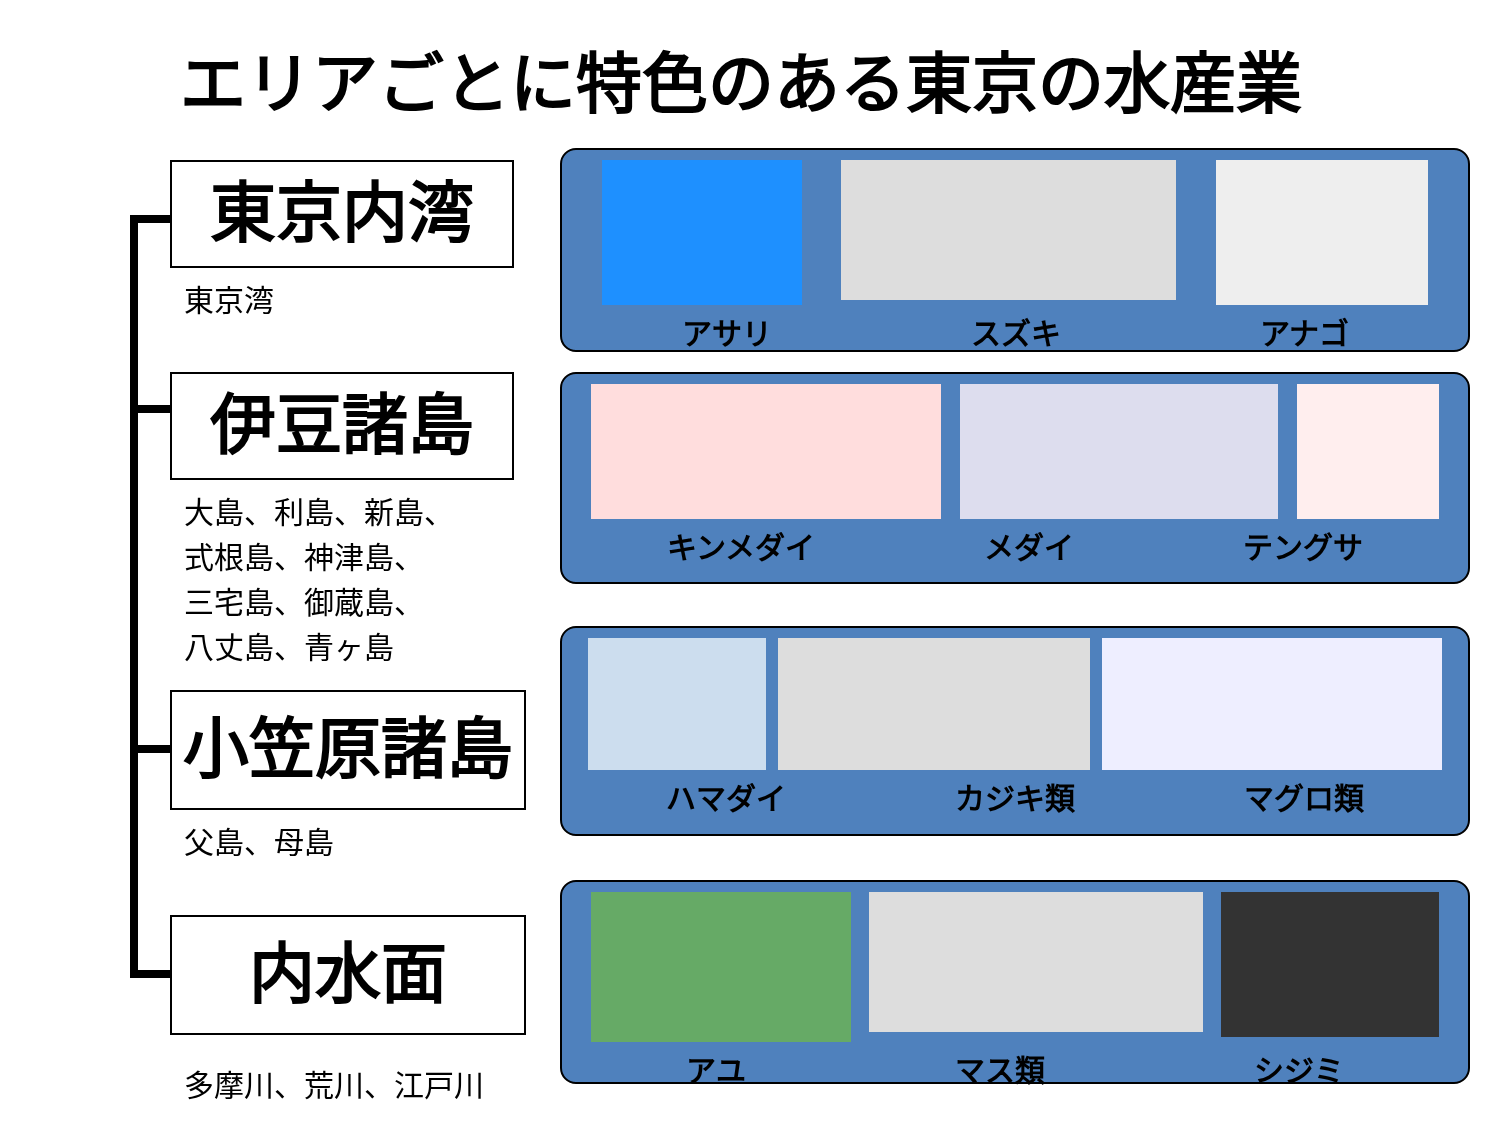エリアごとに特色のある東京の水産業
東京内湾
東京湾
伊豆諸島
大島、利島、新島、
式根島、神津島、
三宅島、御蔵島、
八丈島、青ヶ島
小笠原諸島
父島、母島
内水面
多摩川、荒川、江戸川
アサリ スズキ アナゴ
キンメダイ メダイ テングサ
ハマダイ カジキ類 マグロ類
アユ マス類 シジミ